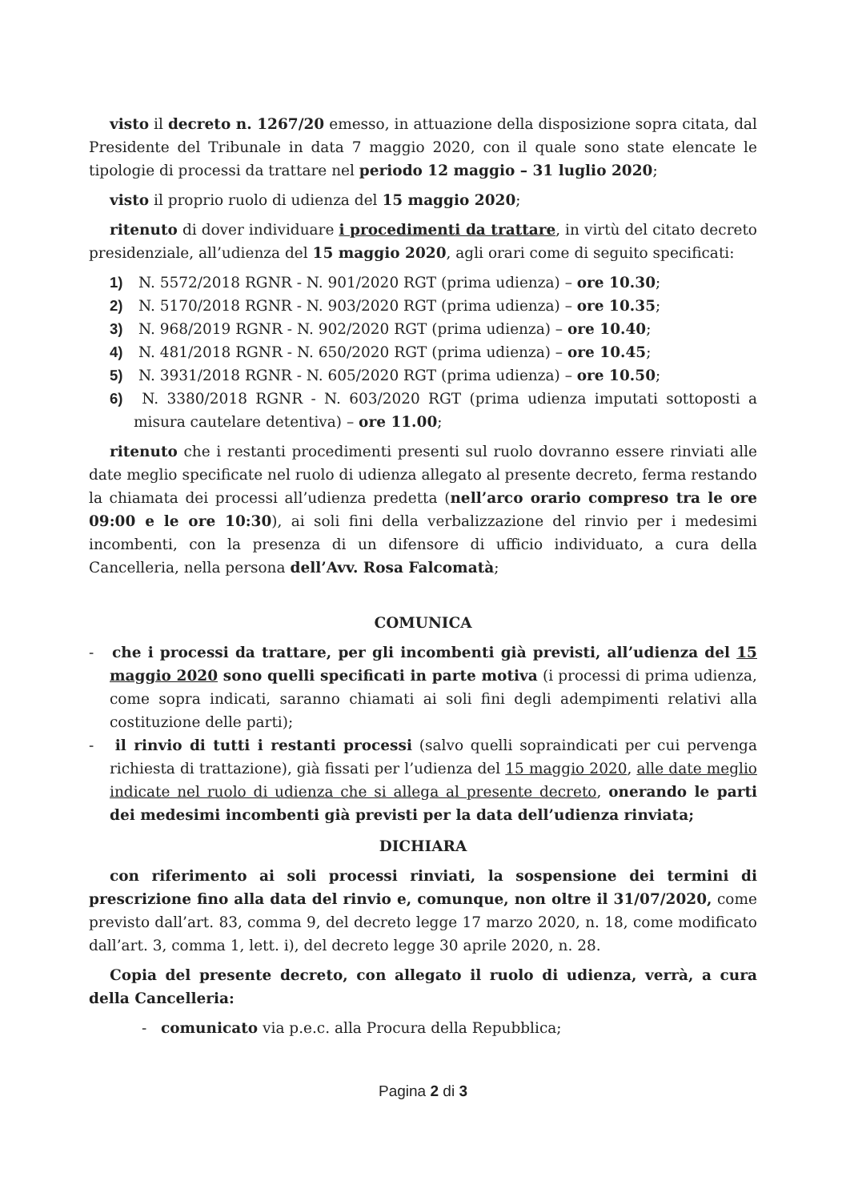visto il decreto n. 1267/20 emesso, in attuazione della disposizione sopra citata, dal Presidente del Tribunale in data 7 maggio 2020, con il quale sono state elencate le tipologie di processi da trattare nel periodo 12 maggio – 31 luglio 2020;
visto il proprio ruolo di udienza del 15 maggio 2020;
ritenuto di dover individuare i procedimenti da trattare, in virtù del citato decreto presidenziale, all’udienza del 15 maggio 2020, agli orari come di seguito specificati:
1) N. 5572/2018 RGNR - N. 901/2020 RGT (prima udienza) – ore 10.30;
2) N. 5170/2018 RGNR - N. 903/2020 RGT (prima udienza) – ore 10.35;
3) N. 968/2019 RGNR - N. 902/2020 RGT (prima udienza) – ore 10.40;
4) N. 481/2018 RGNR - N. 650/2020 RGT (prima udienza) – ore 10.45;
5) N. 3931/2018 RGNR - N. 605/2020 RGT (prima udienza) – ore 10.50;
6) N. 3380/2018 RGNR - N. 603/2020 RGT (prima udienza imputati sottoposti a misura cautelare detentiva) – ore 11.00;
ritenuto che i restanti procedimenti presenti sul ruolo dovranno essere rinviati alle date meglio specificate nel ruolo di udienza allegato al presente decreto, ferma restando la chiamata dei processi all’udienza predetta (nell’arco orario compreso tra le ore 09:00 e le ore 10:30), ai soli fini della verbalizzazione del rinvio per i medesimi incombenti, con la presenza di un difensore di ufficio individuato, a cura della Cancelleria, nella persona dell’Avv. Rosa Falcomatà;
COMUNICA
- che i processi da trattare, per gli incombenti già previsti, all’udienza del 15 maggio 2020 sono quelli specificati in parte motiva (i processi di prima udienza, come sopra indicati, saranno chiamati ai soli fini degli adempimenti relativi alla costituzione delle parti);
- il rinvio di tutti i restanti processi (salvo quelli sopraindicati per cui pervenga richiesta di trattazione), già fissati per l’udienza del 15 maggio 2020, alle date meglio indicate nel ruolo di udienza che si allega al presente decreto, onerando le parti dei medesimi incombenti già previsti per la data dell’udienza rinviata;
DICHIARA
con riferimento ai soli processi rinviati, la sospensione dei termini di prescrizione fino alla data del rinvio e, comunque, non oltre il 31/07/2020, come previsto dall’art. 83, comma 9, del decreto legge 17 marzo 2020, n. 18, come modificato dall’art. 3, comma 1, lett. i), del decreto legge 30 aprile 2020, n. 28.
Copia del presente decreto, con allegato il ruolo di udienza, verrà, a cura della Cancelleria:
- comunicato via p.e.c. alla Procura della Repubblica;
Pagina 2 di 3